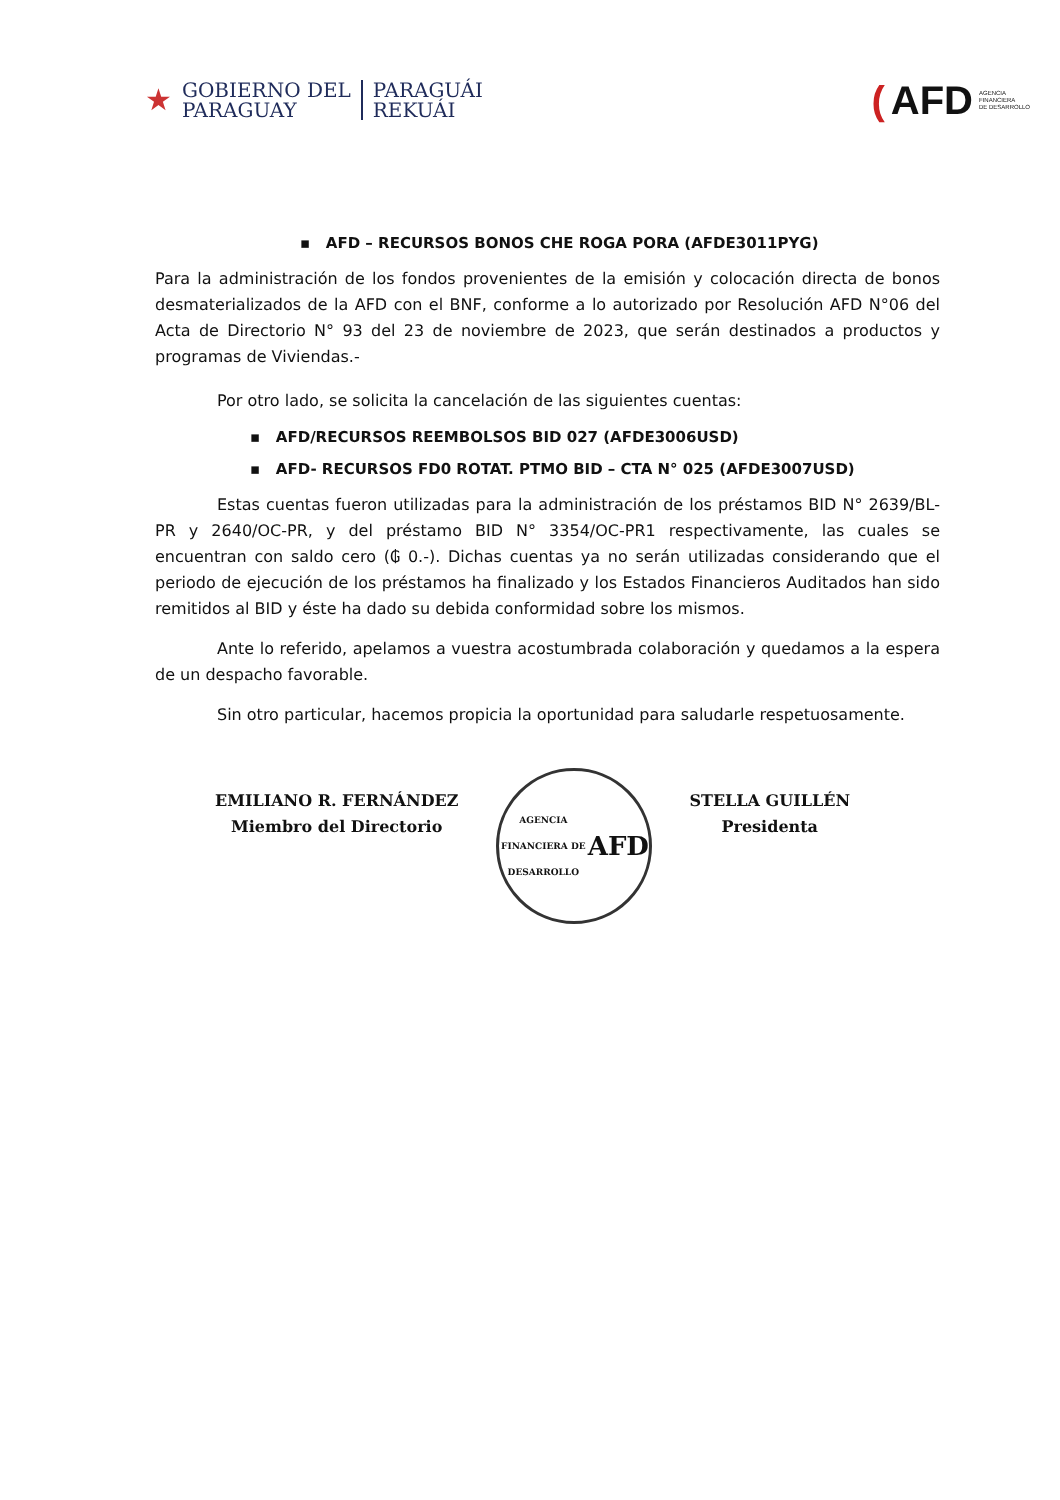★
GOBIERNO DEL
PARAGUAY
PARAGUÁI
REKUÁI
(AFD AGENCIA
FINANCIERA
DE DESARROLLO
▪ AFD – RECURSOS BONOS CHE ROGA PORA (AFDE3011PYG)
Para la administración de los fondos provenientes de la emisión y colocación directa de bonos desmaterializados de la AFD con el BNF, conforme a lo autorizado por Resolución AFD N°06 del Acta de Directorio N° 93 del 23 de noviembre de 2023, que serán destinados a productos y programas de Viviendas.-
Por otro lado, se solicita la cancelación de las siguientes cuentas:
▪ AFD/RECURSOS REEMBOLSOS BID 027 (AFDE3006USD)
▪ AFD- RECURSOS FD0 ROTAT. PTMO BID – CTA N° 025 (AFDE3007USD)
Estas cuentas fueron utilizadas para la administración de los préstamos BID N° 2639/BL-PR y 2640/OC-PR, y del préstamo BID N° 3354/OC-PR1 respectivamente, las cuales se encuentran con saldo cero (₲ 0.-). Dichas cuentas ya no serán utilizadas considerando que el periodo de ejecución de los préstamos ha finalizado y los Estados Financieros Auditados han sido remitidos al BID y éste ha dado su debida conformidad sobre los mismos.
Ante lo referido, apelamos a vuestra acostumbrada colaboración y quedamos a la espera de un despacho favorable.
Sin otro particular, hacemos propicia la oportunidad para saludarle respetuosamente.
EMILIANO R. FERNÁNDEZ
Miembro del Directorio
AGENCIA FINANCIERA DE DESARROLLO
AFD
STELLA GUILLÉN
Presidenta